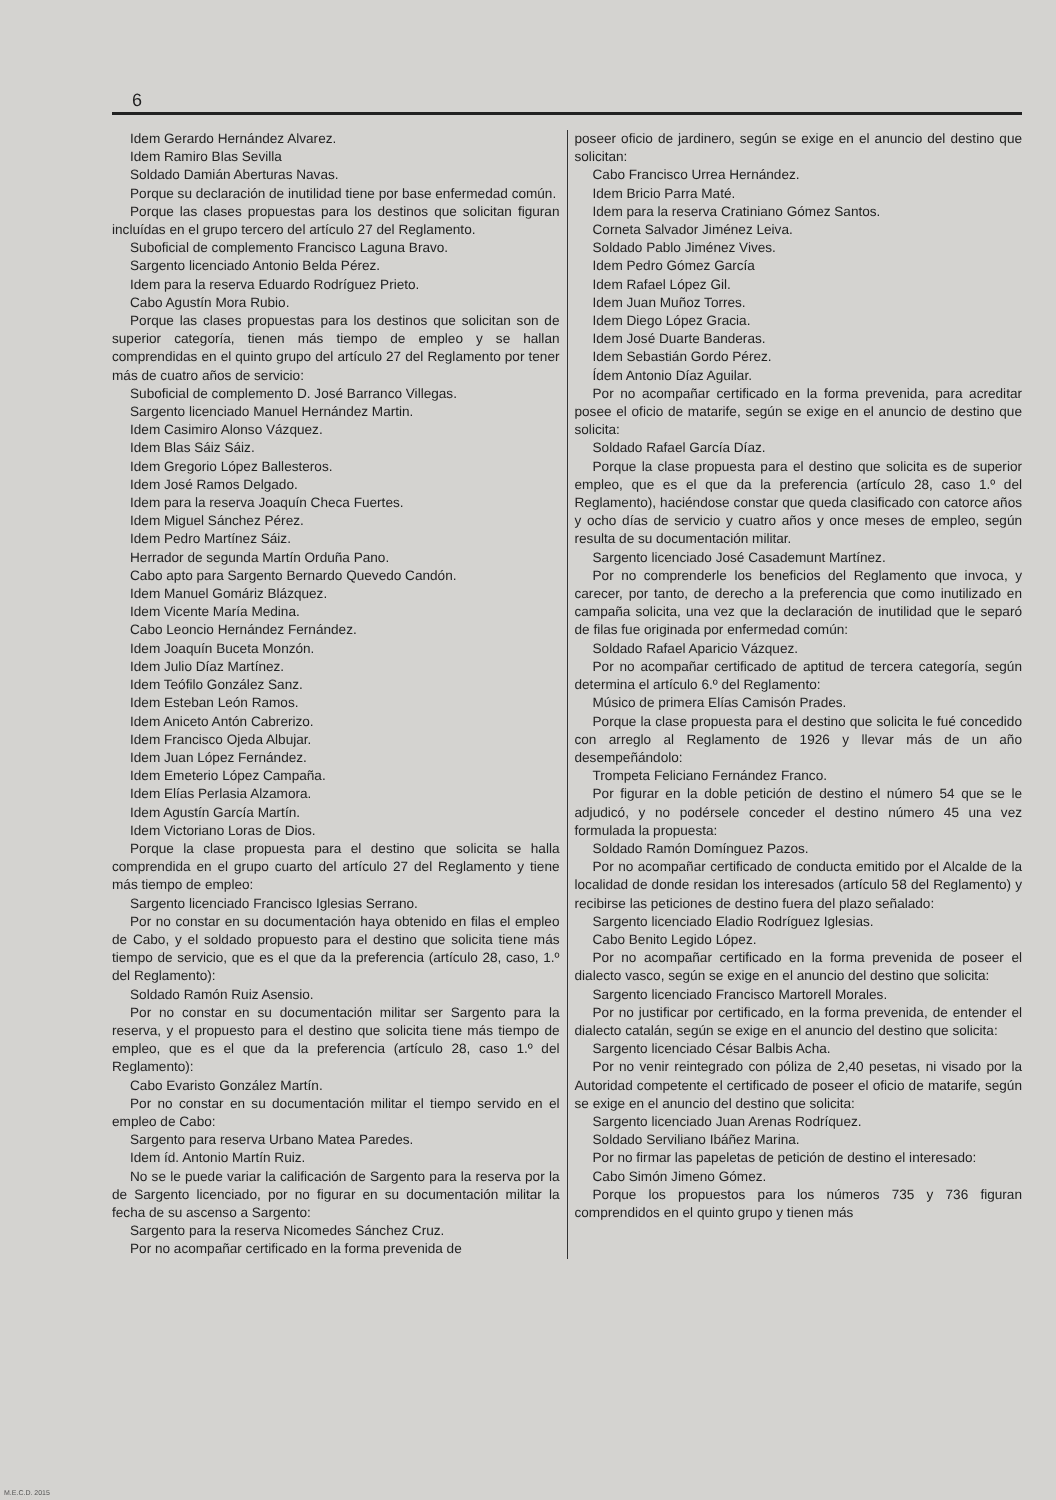6
Idem Gerardo Hernández Alvarez.
Idem Ramiro Blas Sevilla
Soldado Damián Aberturas Navas.
Porque su declaración de inutilidad tiene por base enfermedad común.
Porque las clases propuestas para los destinos que solicitan figuran incluídas en el grupo tercero del artículo 27 del Reglamento.
Suboficial de complemento Francisco Laguna Bravo.
Sargento licenciado Antonio Belda Pérez.
Idem para la reserva Eduardo Rodríguez Prieto.
Cabo Agustín Mora Rubio.
Porque las clases propuestas para los destinos que solicitan son de superior categoría, tienen más tiempo de empleo y se hallan comprendidas en el quinto grupo del artículo 27 del Reglamento por tener más de cuatro años de servicio:
Suboficial de complemento D. José Barranco Villegas.
Sargento licenciado Manuel Hernández Martin.
Idem Casimiro Alonso Vázquez.
Idem Blas Sáiz Sáiz.
Idem Gregorio López Ballesteros.
Idem José Ramos Delgado.
Idem para la reserva Joaquín Checa Fuertes.
Idem Miguel Sánchez Pérez.
Idem Pedro Martínez Sáiz.
Herrador de segunda Martín Orduña Pano.
Cabo apto para Sargento Bernardo Quevedo Candón.
Idem Manuel Gomáriz Blázquez.
Idem Vicente María Medina.
Cabo Leoncio Hernández Fernández.
Idem Joaquín Buceta Monzón.
Idem Julio Díaz Martínez.
Idem Teófilo González Sanz.
Idem Esteban León Ramos.
Idem Aniceto Antón Cabrerizo.
Idem Francisco Ojeda Albujar.
Idem Juan López Fernández.
Idem Emeterio López Campaña.
Idem Elías Perlasia Alzamora.
Idem Agustín García Martín.
Idem Victoriano Loras de Dios.
Porque la clase propuesta para el destino que solicita se halla comprendida en el grupo cuarto del artículo 27 del Reglamento y tiene más tiempo de empleo:
Sargento licenciado Francisco Iglesias Serrano.
Por no constar en su documentación haya obtenido en filas el empleo de Cabo, y el soldado propuesto para el destino que solicita tiene más tiempo de servicio, que es el que da la preferencia (artículo 28, caso, 1.º del Reglamento):
Soldado Ramón Ruiz Asensio.
Por no constar en su documentación militar ser Sargento para la reserva, y el propuesto para el destino que solicita tiene más tiempo de empleo, que es el que da la preferencia (artículo 28, caso 1.º del Reglamento):
Cabo Evaristo González Martín.
Por no constar en su documentación militar el tiempo servido en el empleo de Cabo:
Sargento para reserva Urbano Matea Paredes.
Idem íd. Antonio Martín Ruiz.
No se le puede variar la calificación de Sargento para la reserva por la de Sargento licenciado, por no figurar en su documentación militar la fecha de su ascenso a Sargento:
Sargento para la reserva Nicomedes Sánchez Cruz.
Por no acompañar certificado en la forma prevenida de
poseer oficio de jardinero, según se exige en el anuncio del destino que solicitan:
Cabo Francisco Urrea Hernández.
Idem Bricio Parra Maté.
Idem para la reserva Cratiniano Gómez Santos.
Corneta Salvador Jiménez Leiva.
Soldado Pablo Jiménez Vives.
Idem Pedro Gómez García
Idem Rafael López Gil.
Idem Juan Muñoz Torres.
Idem Diego López Gracia.
Idem José Duarte Banderas.
Idem Sebastián Gordo Pérez.
Ídem Antonio Díaz Aguilar.
Por no acompañar certificado en la forma prevenida, para acreditar posee el oficio de matarife, según se exige en el anuncio de destino que solicita:
Soldado Rafael García Díaz.
Porque la clase propuesta para el destino que solicita es de superior empleo, que es el que da la preferencia (artículo 28, caso 1.º del Reglamento), haciéndose constar que queda clasificado con catorce años y ocho días de servicio y cuatro años y once meses de empleo, según resulta de su documentación militar.
Sargento licenciado José Casademunt Martínez.
Por no comprenderle los beneficios del Reglamento que invoca, y carecer, por tanto, de derecho a la preferencia que como inutilizado en campaña solicita, una vez que la declaración de inutilidad que le separó de filas fue originada por enfermedad común:
Soldado Rafael Aparicio Vázquez.
Por no acompañar certificado de aptitud de tercera categoría, según determina el artículo 6.º del Reglamento:
Músico de primera Elías Camisón Prades.
Porque la clase propuesta para el destino que solicita le fué concedido con arreglo al Reglamento de 1926 y llevar más de un año desempeñándolo:
Trompeta Feliciano Fernández Franco.
Por figurar en la doble petición de destino el número 54 que se le adjudicó, y no podérsele conceder el destino número 45 una vez formulada la propuesta:
Soldado Ramón Domínguez Pazos.
Por no acompañar certificado de conducta emitido por el Alcalde de la localidad de donde residan los interesados (artículo 58 del Reglamento) y recibirse las peticiones de destino fuera del plazo señalado:
Sargento licenciado Eladio Rodríguez Iglesias.
Cabo Benito Legido López.
Por no acompañar certificado en la forma prevenida de poseer el dialecto vasco, según se exige en el anuncio del destino que solicita:
Sargento licenciado Francisco Martorell Morales.
Por no justificar por certificado, en la forma prevenida, de entender el dialecto catalán, según se exige en el anuncio del destino que solicita:
Sargento licenciado César Balbis Acha.
Por no venir reintegrado con póliza de 2,40 pesetas, ni visado por la Autoridad competente el certificado de poseer el oficio de matarife, según se exige en el anuncio del destino que solicita:
Sargento licenciado Juan Arenas Rodríquez.
Soldado Serviliano Ibáñez Marina.
Por no firmar las papeletas de petición de destino el interesado:
Cabo Simón Jimeno Gómez.
Porque los propuestos para los números 735 y 736 figuran comprendidos en el quinto grupo y tienen más
M.E.C.D. 2015